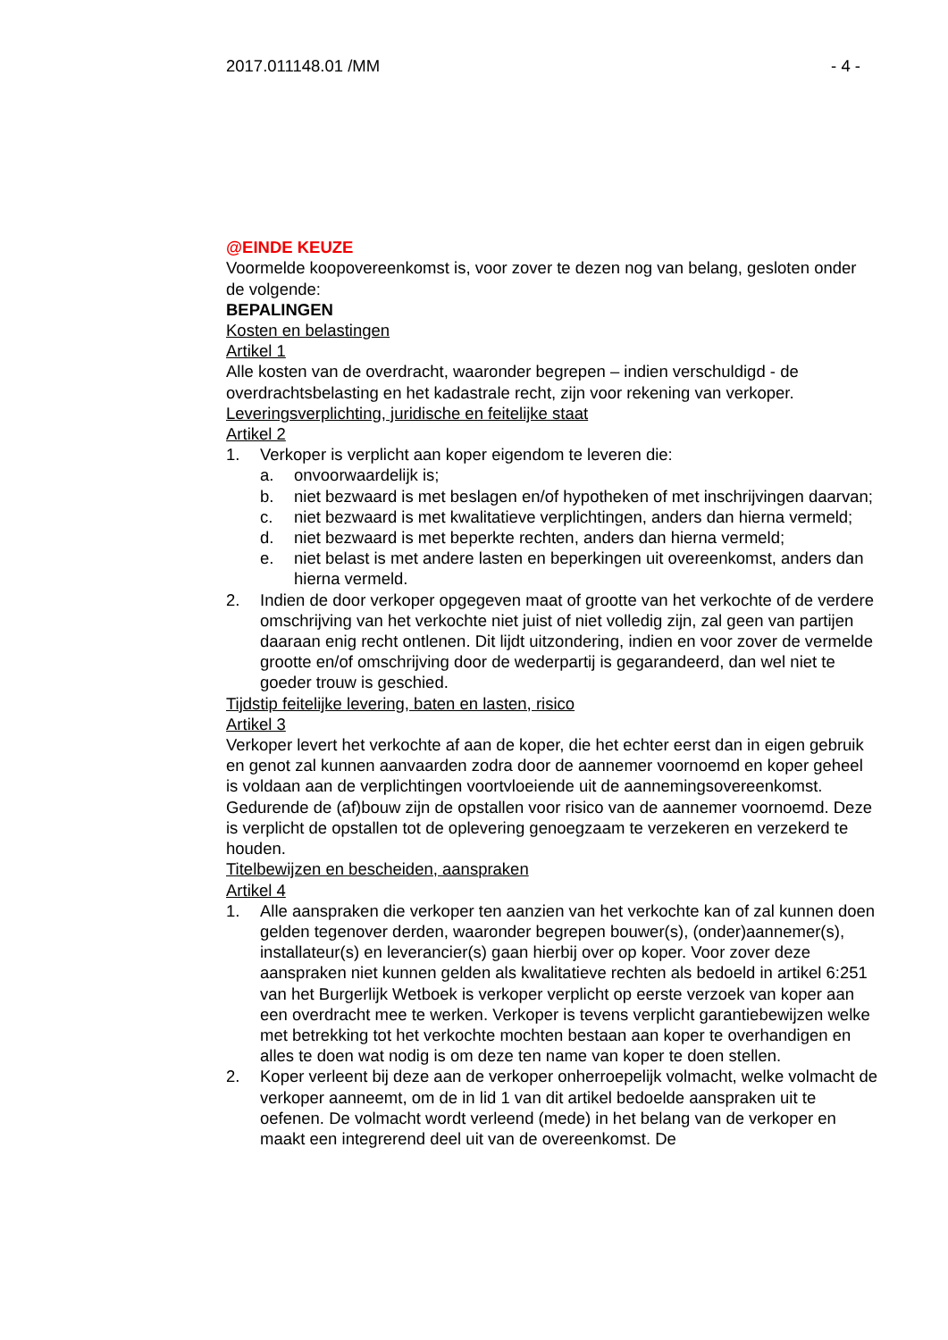2017.011148.01 /MM - 4 -
@EINDE KEUZE
Voormelde koopovereenkomst is, voor zover te dezen nog van belang, gesloten onder de volgende:
BEPALINGEN
Kosten en belastingen
Artikel 1
Alle kosten van de overdracht, waaronder begrepen – indien verschuldigd - de overdrachtsbelasting en het kadastrale recht, zijn voor rekening van verkoper.
Leveringsverplichting, juridische en feitelijke staat
Artikel 2
1. Verkoper is verplicht aan koper eigendom te leveren die:
a. onvoorwaardelijk is;
b. niet bezwaard is met beslagen en/of hypotheken of met inschrijvingen daarvan;
c. niet bezwaard is met kwalitatieve verplichtingen, anders dan hierna vermeld;
d. niet bezwaard is met beperkte rechten, anders dan hierna vermeld;
e. niet belast is met andere lasten en beperkingen uit overeenkomst, anders dan hierna vermeld.
2. Indien de door verkoper opgegeven maat of grootte van het verkochte of de verdere omschrijving van het verkochte niet juist of niet volledig zijn, zal geen van partijen daaraan enig recht ontlenen. Dit lijdt uitzondering, indien en voor zover de vermelde grootte en/of omschrijving door de wederpartij is gegarandeerd, dan wel niet te goeder trouw is geschied.
Tijdstip feitelijke levering, baten en lasten, risico
Artikel 3
Verkoper levert het verkochte af aan de koper, die het echter eerst dan in eigen gebruik en genot zal kunnen aanvaarden zodra door de aannemer voornoemd en koper geheel is voldaan aan de verplichtingen voortvloeiende uit de aannemingsovereenkomst.
Gedurende de (af)bouw zijn de opstallen voor risico van de aannemer voornoemd. Deze is verplicht de opstallen tot de oplevering genoegzaam te verzekeren en verzekerd te houden.
Titelbewijzen en bescheiden, aanspraken
Artikel 4
1. Alle aanspraken die verkoper ten aanzien van het verkochte kan of zal kunnen doen gelden tegenover derden, waaronder begrepen bouwer(s), (onder)aannemer(s), installateur(s) en leverancier(s) gaan hierbij over op koper. Voor zover deze aanspraken niet kunnen gelden als kwalitatieve rechten als bedoeld in artikel 6:251 van het Burgerlijk Wetboek is verkoper verplicht op eerste verzoek van koper aan een overdracht mee te werken. Verkoper is tevens verplicht garantiebewijzen welke met betrekking tot het verkochte mochten bestaan aan koper te overhandigen en alles te doen wat nodig is om deze ten name van koper te doen stellen.
2. Koper verleent bij deze aan de verkoper onherroepelijk volmacht, welke volmacht de verkoper aanneemt, om de in lid 1 van dit artikel bedoelde aanspraken uit te oefenen. De volmacht wordt verleend (mede) in het belang van de verkoper en maakt een integrerend deel uit van de overeenkomst. De